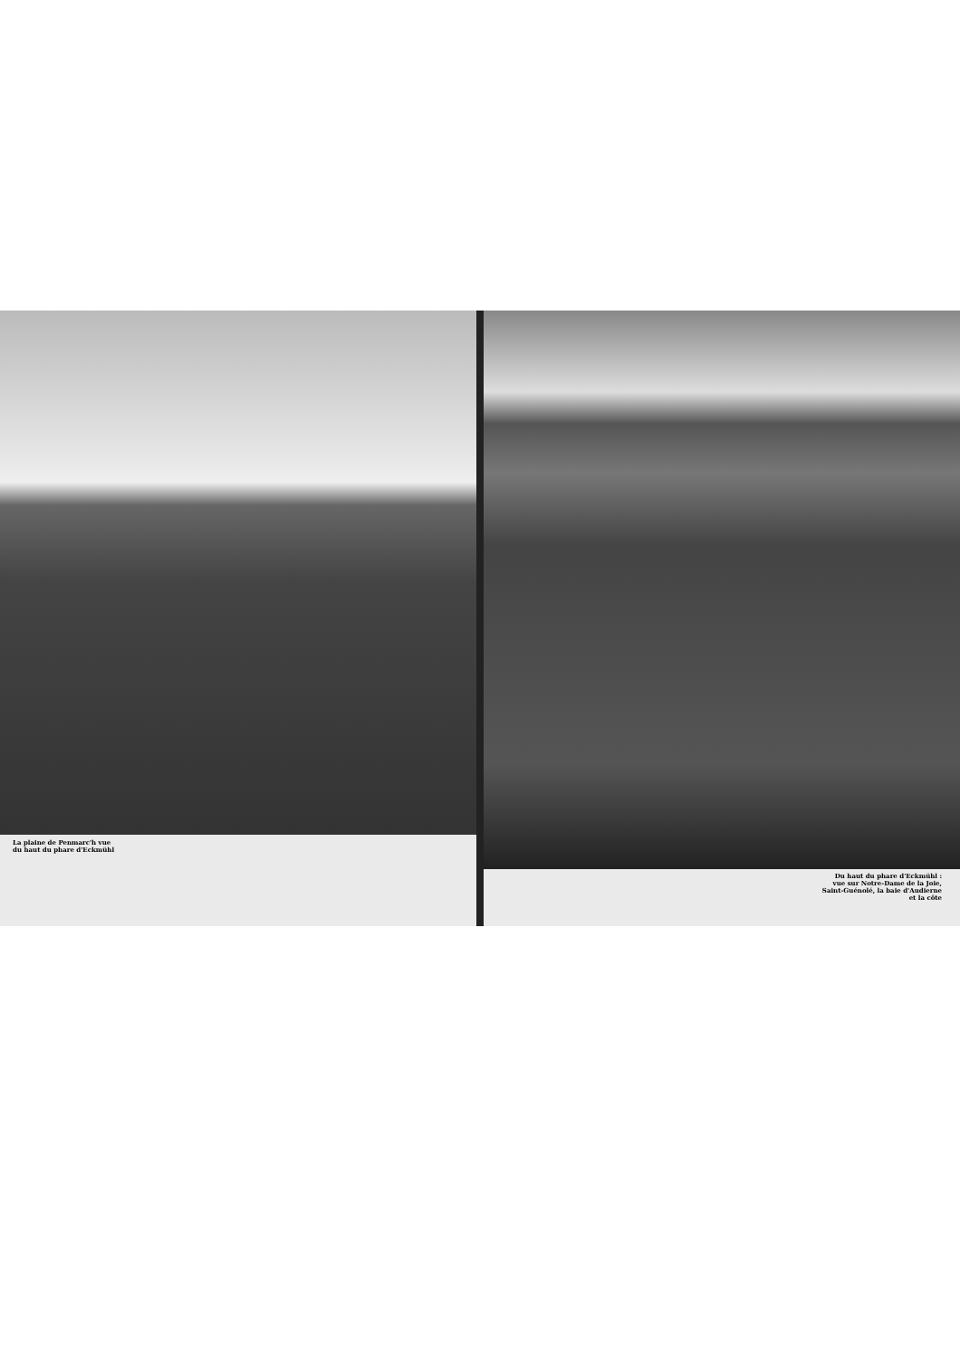La plaine de Penmarc'h vue
du haut du phare d'Eckmühl
Du haut du phare d'Eckmühl :
vue sur Notre-Dame de la Joie,
Saint-Guénolé, la baie d'Audierne
et la côte